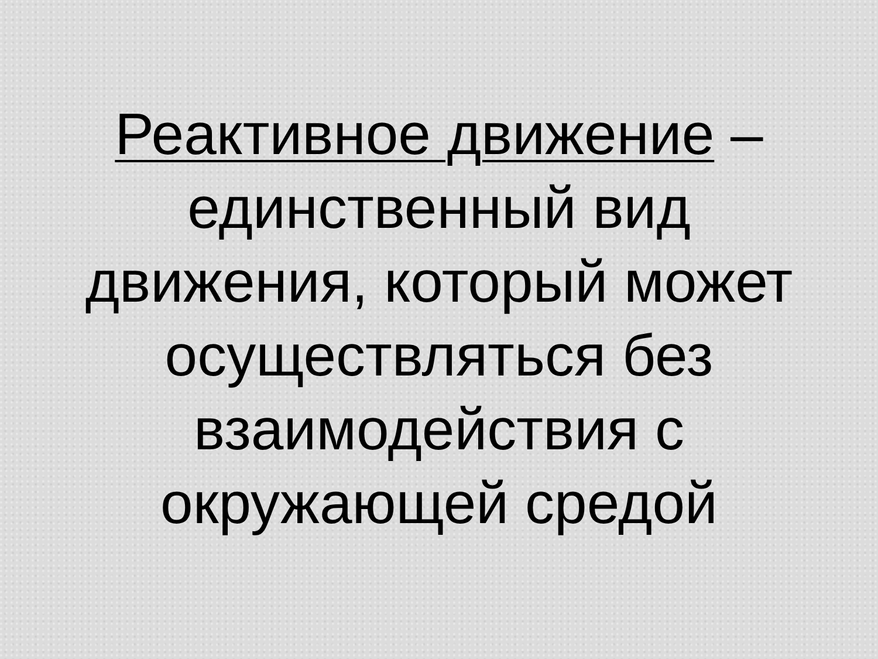Реактивное движение – единственный вид
движения, который может осуществляться без взаимодействия с окружающей средой